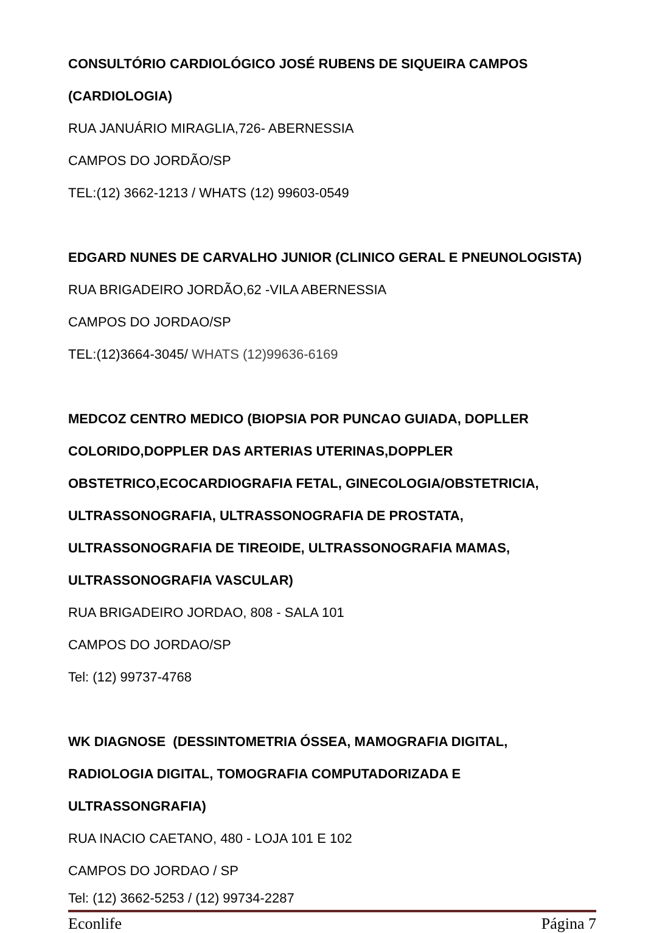CONSULTÓRIO CARDIOLÓGICO JOSÉ RUBENS DE SIQUEIRA CAMPOS
(CARDIOLOGIA)
RUA JANUÁRIO MIRAGLIA,726- ABERNESSIA
CAMPOS DO JORDÃO/SP
TEL:(12) 3662-1213 / WHATS (12) 99603-0549
EDGARD NUNES DE CARVALHO JUNIOR (CLINICO GERAL E PNEUNOLOGISTA)
RUA BRIGADEIRO JORDÃO,62 -VILA ABERNESSIA
CAMPOS DO JORDAO/SP
TEL:(12)3664-3045/ WHATS (12)99636-6169
MEDCOZ CENTRO MEDICO (BIOPSIA POR PUNCAO GUIADA, DOPLLER
COLORIDO,DOPPLER DAS ARTERIAS UTERINAS,DOPPLER
OBSTETRICO,ECOCARDIOGRAFIA FETAL, GINECOLOGIA/OBSTETRICIA,
ULTRASSONOGRAFIA, ULTRASSONOGRAFIA DE PROSTATA,
ULTRASSONOGRAFIA DE TIREOIDE, ULTRASSONOGRAFIA MAMAS,
ULTRASSONOGRAFIA VASCULAR)
RUA BRIGADEIRO JORDAO, 808 - SALA 101
CAMPOS DO JORDAO/SP
Tel: (12) 99737-4768
WK DIAGNOSE (DESSINTOMETRIA ÓSSEA, MAMOGRAFIA DIGITAL,
RADIOLOGIA DIGITAL, TOMOGRAFIA COMPUTADORIZADA E
ULTRASSONGRAFIA)
RUA INACIO CAETANO, 480 - LOJA 101 E 102
CAMPOS DO JORDAO / SP
Tel: (12) 3662-5253 / (12) 99734-2287
Econlife Página 7